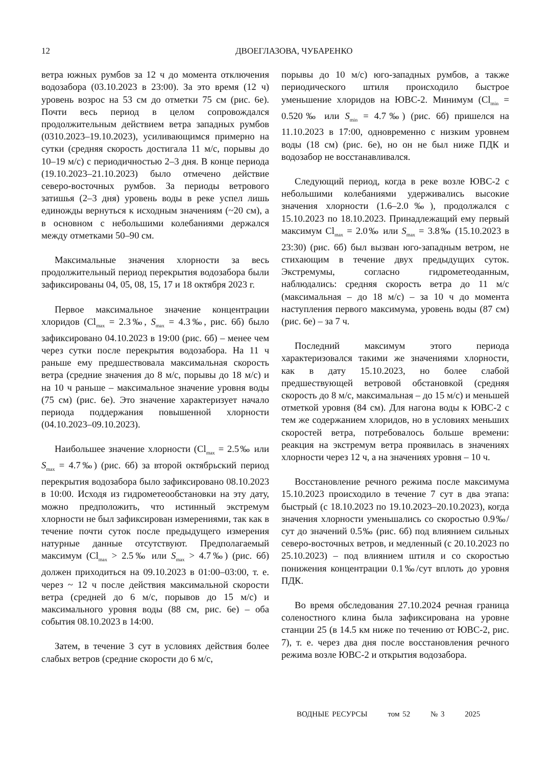12 ДВОЕГЛАЗОВА, ЧУБАРЕНКО
ветра южных румбов за 12 ч до момента отключения водозабора (03.10.2023 в 23:00). За это время (12 ч) уровень возрос на 53 см до отметки 75 см (рис. 6е). Почти весь период в целом сопровождался продолжительным действием ветра западных румбов (0310.2023–19.10.2023), усиливающимся примерно на сутки (средняя скорость достигала 11 м/с, порывы до 10–19 м/с) с периодичностью 2–3 дня. В конце периода (19.10.2023–21.10.2023) было отмечено действие северо-восточных румбов. За периоды ветрового затишья (2–3 дня) уровень воды в реке успел лишь единожды вернуться к исходным значениям (~20 см), а в основном с небольшими колебаниями держался между отметками 50–90 см.
Максимальные значения хлорности за весь продолжительный период перекрытия водозабора были зафиксированы 04, 05, 08, 15, 17 и 18 октября 2023 г.
Первое максимальное значение концентрации хлоридов (Cl<sub>max</sub> = 2.3‰, S<sub>max</sub> = 4.3‰, рис. 6б) было зафиксировано 04.10.2023 в 19:00 (рис. 6б) – менее чем через сутки после перекрытия водозабора. На 11 ч раньше ему предшествовала максимальная скорость ветра (средние значения до 8 м/с, порывы до 18 м/с) и на 10 ч раньше – максимальное значение уровня воды (75 см) (рис. 6е). Это значение характеризует начало периода поддержания повышенной хлорности (04.10.2023–09.10.2023).
Наибольшее значение хлорности (Cl<sub>max</sub> = 2.5‰ или S<sub>max</sub> = 4.7‰) (рис. 6б) за второй октябрьский период перекрытия водозабора было зафиксировано 08.10.2023 в 10:00. Исходя из гидрометеообстановки на эту дату, можно предположить, что истинный экстремум хлорности не был зафиксирован измерениями, так как в течение почти суток после предыдущего измерения натурные данные отсутствуют. Предполагаемый максимум (Cl<sub>max</sub> > 2.5‰ или S<sub>max</sub> > 4.7‰) (рис. 6б) должен приходиться на 09.10.2023 в 01:00–03:00, т. е. через ~ 12 ч после действия максимальной скорости ветра (средней до 6 м/с, порывов до 15 м/с) и максимального уровня воды (88 см, рис. 6е) – оба события 08.10.2023 в 14:00.
Затем, в течение 3 сут в условиях действия более слабых ветров (средние скорости до 6 м/с,
порывы до 10 м/с) юго-западных румбов, а также периодического штиля происходило быстрое уменьшение хлоридов на ЮВС-2. Минимум (Cl<sub>min</sub> = 0.520‰ или S<sub>min</sub> = 4.7‰) (рис. 6б) пришелся на 11.10.2023 в 17:00, одновременно с низким уровнем воды (18 см) (рис. 6е), но он не был ниже ПДК и водозабор не восстанавливался.
Следующий период, когда в реке возле ЮВС-2 с небольшими колебаниями удерживались высокие значения хлорности (1.6–2.0‰), продолжался с 15.10.2023 по 18.10.2023. Принадлежащий ему первый максимум Cl<sub>max</sub> = 2.0‰ или S<sub>max</sub> = 3.8‰ (15.10.2023 в 23:30) (рис. 6б) был вызван юго-западным ветром, не стихающим в течение двух предыдущих суток. Экстремумы, согласно гидрометеоданным, наблюдались: средняя скорость ветра до 11 м/с (максимальная – до 18 м/с) – за 10 ч до момента наступления первого максимума, уровень воды (87 см) (рис. 6е) – за 7 ч.
Последний максимум этого периода характеризовался такими же значениями хлорности, как в дату 15.10.2023, но более слабой предшествующей ветровой обстановкой (средняя скорость до 8 м/с, максимальная – до 15 м/с) и меньшей отметкой уровня (84 см). Для нагона воды к ЮВС-2 с тем же содержанием хлоридов, но в условиях меньших скоростей ветра, потребовалось больше времени: реакция на экстремум ветра проявилась в значениях хлорности через 12 ч, а на значениях уровня – 10 ч.
Восстановление речного режима после максимума 15.10.2023 происходило в течение 7 сут в два этапа: быстрый (с 18.10.2023 по 19.10.2023–20.10.2023), когда значения хлорности уменьшались со скоростью 0.9‰/сут до значений 0.5‰ (рис. 6б) под влиянием сильных северо-восточных ветров, и медленный (с 20.10.2023 по 25.10.2023) – под влиянием штиля и со скоростью понижения концентрации 0.1‰/сут вплоть до уровня ПДК.
Во время обследования 27.10.2024 речная граница соленостного клина была зафиксирована на уровне станции 25 (в 14.5 км ниже по течению от ЮВС-2, рис. 7), т. е. через два дня после восстановления речного режима возле ЮВС-2 и открытия водозабора.
ВОДНЫЕ РЕСУРСЫ том 52 № 3 2025